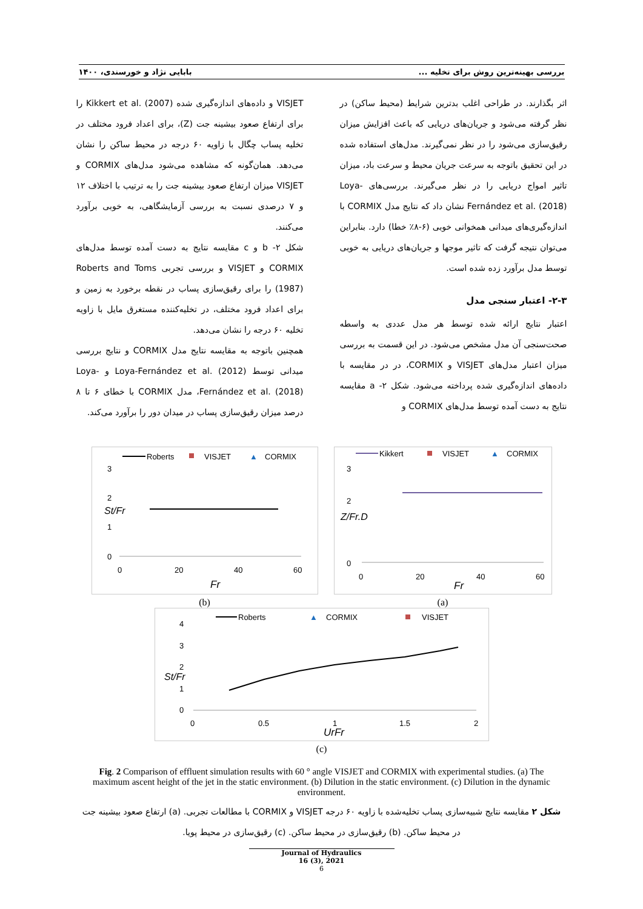بررسی بهینه‌ترین روش برای تخلیه ... بابایی نژاد و خورسندی، ۱۴۰۰
اثر بگذارند. در طراحی اغلب بدترین شرایط (محیط ساکن) در نظر گرفته می‌شود و جریان‌های دریایی که باعث افزایش میزان رقیق‌سازی می‌شود را در نظر نمی‌گیرند. مدل‌های استفاده شده در این تحقیق باتوجه به سرعت جریان محیط و سرعت باد، میزان تاثیر امواج دریایی را در نظر می‌گیرند. بررسی‌های Loya-Fernández et al. (2018) نشان داد که نتایج مدل CORMIX با اندازه‌گیری‌های میدانی همخوانی خوبی (۶-۸٪ خطا) دارد. بنابراین می‌توان نتیجه گرفت که تاثیر موجها و جریان‌های دریایی به خوبی توسط مدل برآورد زده شده است.
۲-۳- اعتبار سنجی مدل
اعتبار نتایج ارائه شده توسط هر مدل عددی به واسطه صحت‌سنجی آن مدل مشخص می‌شود. در این قسمت به بررسی میزان اعتبار مدل‌های VISJET و CORMIX، در در مقایسه با داده‌های اندازه‌گیری شده پرداخته می‌شود. شکل ۲- a مقایسه نتایج به دست آمده توسط مدل‌های CORMIX و
VISJET و داده‌های اندازه‌گیری شده Kikkert et al. (2007) را برای ارتفاع صعود بیشینه جت (Z)، برای اعداد فرود مختلف در تخلیه پساب چگال با زاویه ۶۰ درجه در محیط ساکن را نشان می‌دهد. همان‌گونه که مشاهده می‌شود مدل‌های CORMIX و VISJET میزان ارتفاع صعود بیشینه جت را به ترتیب با اختلاف ۱۲ و ۷ درصدی نسبت به بررسی آزمایشگاهی، به خوبی برآورد می‌کنند.
شکل ۲- b و c مقایسه نتایج به دست آمده توسط مدل‌های CORMIX و VISJET و بررسی تجربی Roberts and Toms (1987) را برای رقیق‌سازی پساب در نقطه برخورد به زمین و برای اعداد فرود مختلف، در تخلیه‌کننده مستغرق مایل با زاویه تخلیه ۶۰ درجه را نشان می‌دهد.
همچنین باتوجه به مقایسه نتایج مدل CORMIX و نتایج بررسی میدانی توسط Loya-Fernández et al. (2012) و Loya-Fernández et al. (2018)، مدل CORMIX با خطای ۶ تا ۸ درصد میزان رقیق‌سازی پساب در میدان دور را برآورد می‌کند.
Roberts
VISJET
▲
CORMIX
3
2
1
0
0
20
40
60
Fr
St/Fr
(b)
Kikkert
VISJET
▲
CORMIX
3
2
0
0
20
40
60
Fr
Z/Fr.D
(a)
Roberts
▲
CORMIX
VISJET
4
3
2
1
0
0
0.5
1
1.5
2
UrFr
St/Fr
(c)
Fig. 2 Comparison of effluent simulation results with 60 ° angle VISJET and CORMIX with experimental studies. (a) The maximum ascent height of the jet in the static environment. (b) Dilution in the static environment. (c) Dilution in the dynamic environment.
شکل ۲ مقایسه نتایج شبیه‌سازی پساب تخلیه‌شده با زاویه ۶۰ درجه VISJET و CORMIX با مطالعات تجربی. (a) ارتفاع صعود بیشینه جت در محیط ساکن. (b) رقیق‌سازی در محیط ساکن. (c) رقیق‌سازی در محیط پویا.
Journal of Hydraulics
16 (3), 2021
6